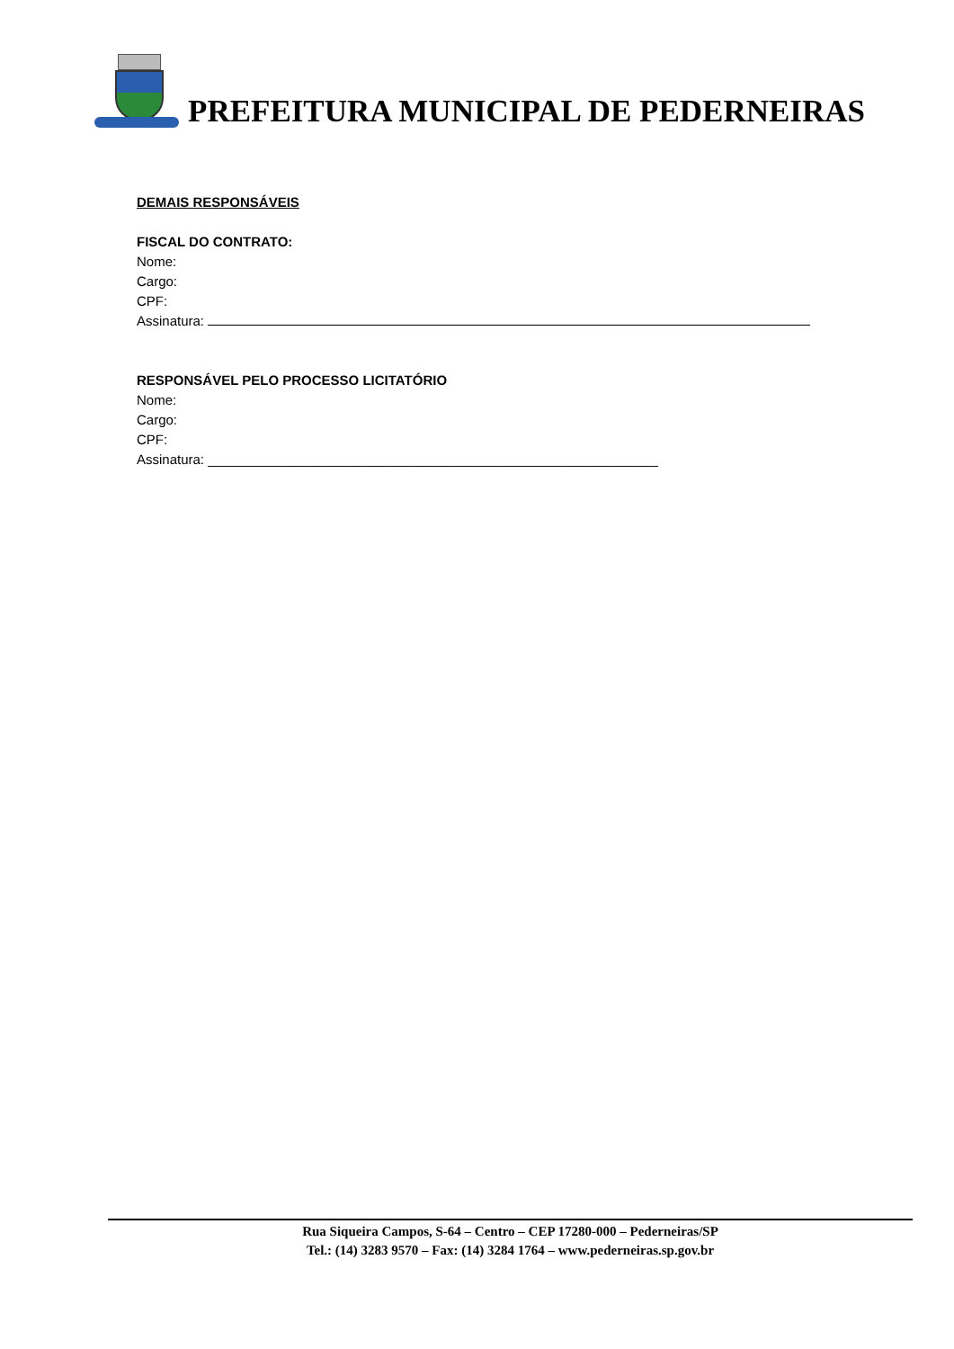PREFEITURA MUNICIPAL DE PEDERNEIRAS
DEMAIS RESPONSÁVEIS
FISCAL DO CONTRATO:
Nome:
Cargo:
CPF:
Assinatura:
RESPONSÁVEL PELO PROCESSO LICITATÓRIO
Nome:
Cargo:
CPF:
Assinatura: ____________________________________________________________
Rua Siqueira Campos, S-64 – Centro – CEP 17280-000 – Pederneiras/SP
Tel.: (14) 3283 9570 – Fax: (14) 3284 1764 – www.pederneiras.sp.gov.br